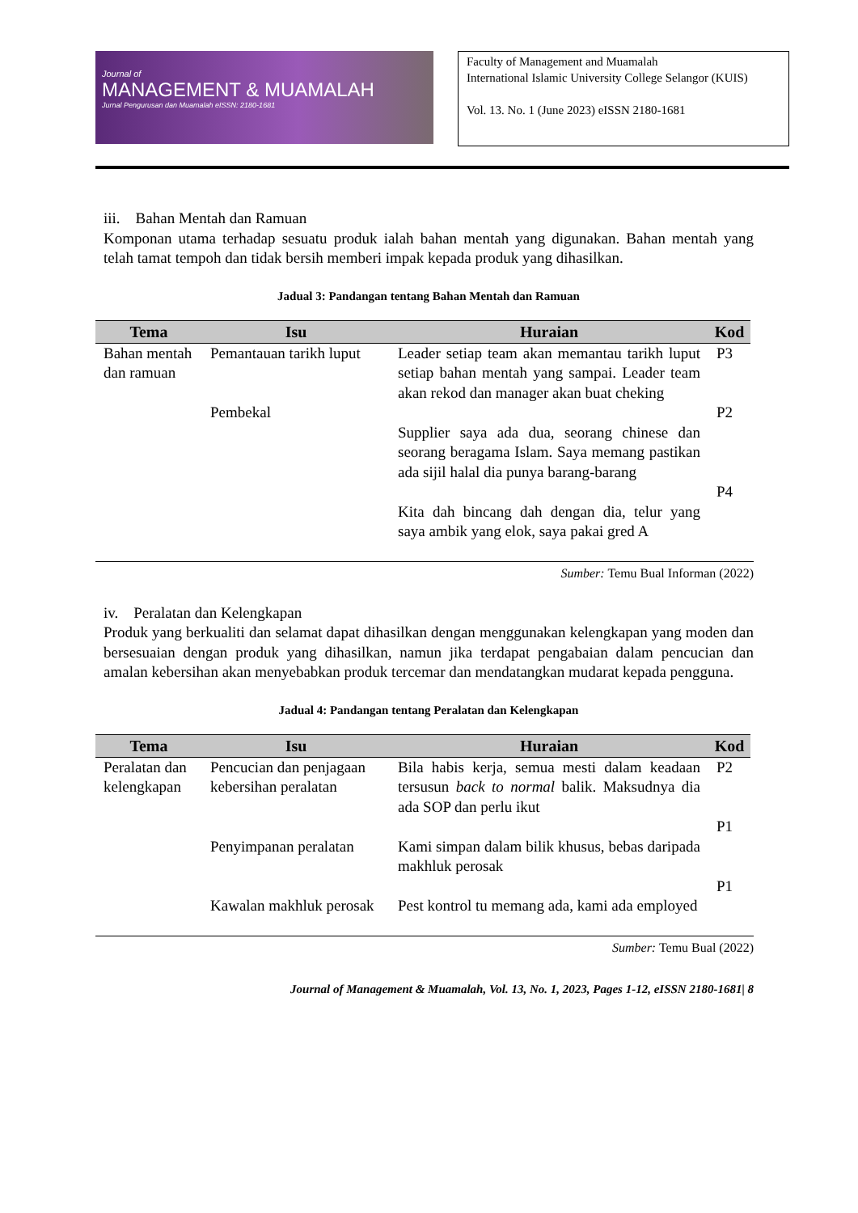Journal of
MANAGEMENT & MUAMALAH
Jurnal Pengurusan dan Muamalah eISSN: 2180-1681
Faculty of Management and Muamalah
International Islamic University College Selangor (KUIS)
Vol. 13. No. 1 (June 2023) eISSN 2180-1681
iii. Bahan Mentah dan Ramuan
Komponan utama terhadap sesuatu produk ialah bahan mentah yang digunakan. Bahan mentah yang telah tamat tempoh dan tidak bersih memberi impak kepada produk yang dihasilkan.
Jadual 3: Pandangan tentang Bahan Mentah dan Ramuan
| Tema | Isu | Huraian | Kod |
| --- | --- | --- | --- |
| Bahan mentah dan ramuan | Pemantauan tarikh luput | Leader setiap team akan memantau tarikh luput setiap bahan mentah yang sampai. Leader team akan rekod dan manager akan buat cheking | P3 |
| | Pembekal | Supplier saya ada dua, seorang chinese dan seorang beragama Islam. Saya memang pastikan ada sijil halal dia punya barang-barang | P2 |
| | | Kita dah bincang dah dengan dia, telur yang saya ambik yang elok, saya pakai gred A | P4 |
Sumber: Temu Bual Informan (2022)
iv. Peralatan dan Kelengkapan
Produk yang berkualiti dan selamat dapat dihasilkan dengan menggunakan kelengkapan yang moden dan bersesuaian dengan produk yang dihasilkan, namun jika terdapat pengabaian dalam pencucian dan amalan kebersihan akan menyebabkan produk tercemar dan mendatangkan mudarat kepada pengguna.
Jadual 4: Pandangan tentang Peralatan dan Kelengkapan
| Tema | Isu | Huraian | Kod |
| --- | --- | --- | --- |
| Peralatan dan kelengkapan | Pencucian dan penjagaan kebersihan peralatan | Bila habis kerja, semua mesti dalam keadaan tersusun back to normal balik. Maksudnya dia ada SOP dan perlu ikut | P2 |
| | Penyimpanan peralatan | Kami simpan dalam bilik khusus, bebas daripada makhluk perosak | P1 |
| | Kawalan makhluk perosak | Pest kontrol tu memang ada, kami ada employed | P1 |
Sumber: Temu Bual (2022)
Journal of Management & Muamalah, Vol. 13, No. 1, 2023, Pages 1-12, eISSN 2180-1681| 8